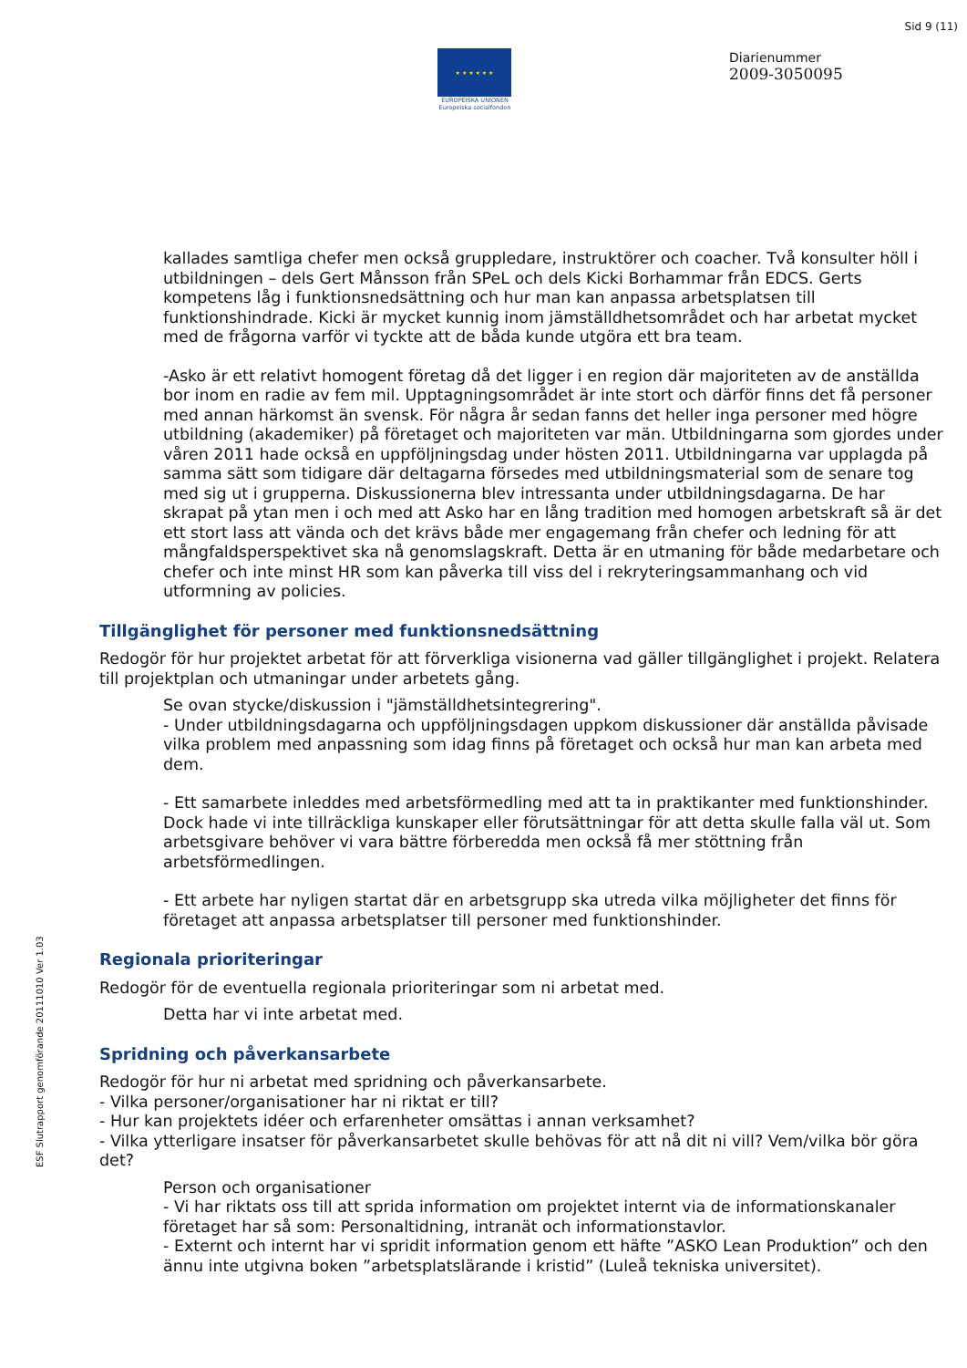Sid 9 (11)
★ ★ ★ ★ ★ ★
EUROPEISKA UNIONEN
Europeiska socialfonden
Diarienummer
2009-3050095
ESF Slutrapport genomförande 20111010 Ver 1.03
kallades samtliga chefer men också gruppledare, instruktörer och coacher. Två konsulter höll i utbildningen – dels Gert Månsson från SPeL och dels Kicki Borhammar från EDCS. Gerts kompetens låg i funktionsnedsättning och hur man kan anpassa arbetsplatsen till funktionshindrade. Kicki är mycket kunnig inom jämställdhetsområdet och har arbetat mycket med de frågorna varför vi tyckte att de båda kunde utgöra ett bra team.
-Asko är ett relativt homogent företag då det ligger i en region där majoriteten av de anställda bor inom en radie av fem mil. Upptagningsområdet är inte stort och därför finns det få personer med annan härkomst än svensk. För några år sedan fanns det heller inga personer med högre utbildning (akademiker) på företaget och majoriteten var män. Utbildningarna som gjordes under våren 2011 hade också en uppföljningsdag under hösten 2011. Utbildningarna var upplagda på samma sätt som tidigare där deltagarna försedes med utbildningsmaterial som de senare tog med sig ut i grupperna. Diskussionerna blev intressanta under utbildningsdagarna. De har skrapat på ytan men i och med att Asko har en lång tradition med homogen arbetskraft så är det ett stort lass att vända och det krävs både mer engagemang från chefer och ledning för att mångfaldsperspektivet ska nå genomslagskraft. Detta är en utmaning för både medarbetare och chefer och inte minst HR som kan påverka till viss del i rekryteringsammanhang och vid utformning av policies.
Tillgänglighet för personer med funktionsnedsättning
Redogör för hur projektet arbetat för att förverkliga visionerna vad gäller tillgänglighet i projekt. Relatera till projektplan och utmaningar under arbetets gång.
Se ovan stycke/diskussion i "jämställdhetsintegrering".
- Under utbildningsdagarna och uppföljningsdagen uppkom diskussioner där anställda påvisade vilka problem med anpassning som idag finns på företaget och också hur man kan arbeta med dem.
- Ett samarbete inleddes med arbetsförmedling med att ta in praktikanter med funktionshinder. Dock hade vi inte tillräckliga kunskaper eller förutsättningar för att detta skulle falla väl ut. Som arbetsgivare behöver vi vara bättre förberedda men också få mer stöttning från arbetsförmedlingen.
- Ett arbete har nyligen startat där en arbetsgrupp ska utreda vilka möjligheter det finns för företaget att anpassa arbetsplatser till personer med funktionshinder.
Regionala prioriteringar
Redogör för de eventuella regionala prioriteringar som ni arbetat med.
Detta har vi inte arbetat med.
Spridning och påverkansarbete
Redogör för hur ni arbetat med spridning och påverkansarbete.
- Vilka personer/organisationer har ni riktat er till?
- Hur kan projektets idéer och erfarenheter omsättas i annan verksamhet?
- Vilka ytterligare insatser för påverkansarbetet skulle behövas för att nå dit ni vill? Vem/vilka bör göra det?
Person och organisationer
- Vi har riktats oss till att sprida information om projektet internt via de informationskanaler företaget har så som: Personaltidning, intranät och informationstavlor.
- Externt och internt har vi spridit information genom ett häfte ”ASKO Lean Produktion” och den ännu inte utgivna boken ”arbetsplatslärande i kristid” (Luleå tekniska universitet).